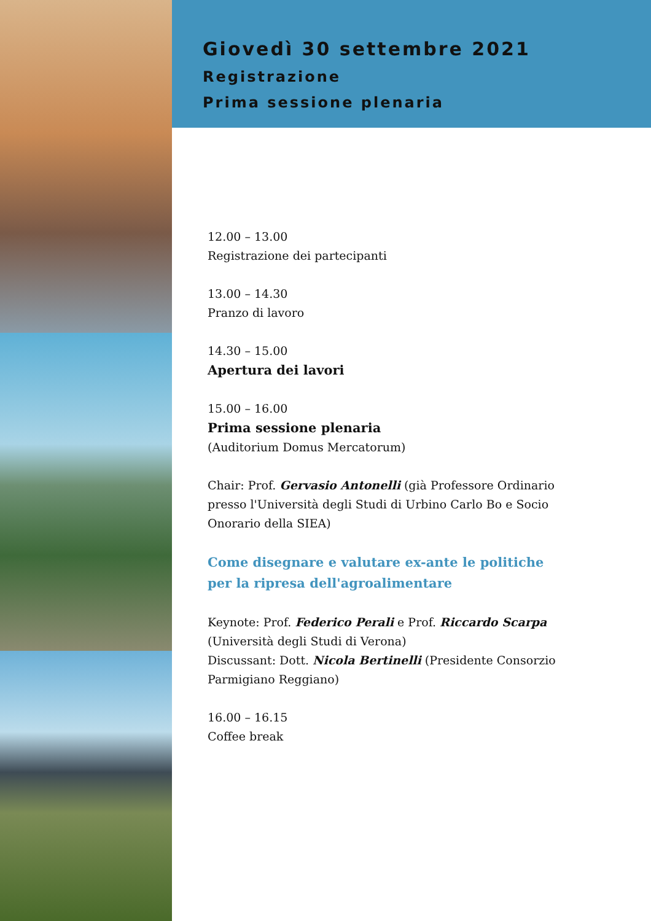Giovedì 30 settembre 2021
Registrazione
Prima sessione plenaria
12.00 – 13.00
Registrazione dei partecipanti
13.00 – 14.30
Pranzo di lavoro
14.30 – 15.00
Apertura dei lavori
15.00 – 16.00
Prima sessione plenaria
(Auditorium Domus Mercatorum)
Chair: Prof. Gervasio Antonelli (già Professore Ordinario presso l'Università degli Studi di Urbino Carlo Bo e Socio Onorario della SIEA)
Come disegnare e valutare ex-ante le politiche per la ripresa dell'agroalimentare
Keynote: Prof. Federico Perali e Prof. Riccardo Scarpa (Università degli Studi di Verona)
Discussant: Dott. Nicola Bertinelli (Presidente Consorzio Parmigiano Reggiano)
16.00 – 16.15
Coffee break